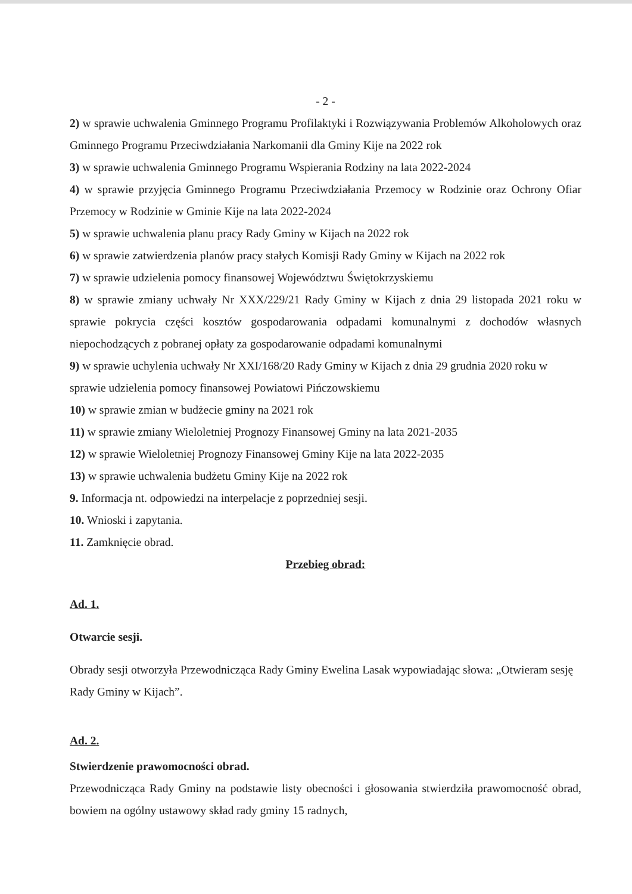- 2 -
2) w sprawie uchwalenia Gminnego Programu Profilaktyki i Rozwiązywania Problemów Alkoholowych oraz Gminnego Programu Przeciwdziałania Narkomanii dla Gminy Kije na 2022 rok
3) w sprawie uchwalenia Gminnego Programu Wspierania Rodziny na lata 2022-2024
4) w sprawie przyjęcia Gminnego Programu Przeciwdziałania Przemocy w Rodzinie oraz Ochrony Ofiar Przemocy w Rodzinie w Gminie Kije na lata 2022-2024
5) w sprawie uchwalenia planu pracy Rady Gminy w Kijach na 2022 rok
6) w sprawie zatwierdzenia planów pracy stałych Komisji Rady Gminy w Kijach na 2022 rok
7) w sprawie udzielenia pomocy finansowej Województwu Świętokrzyskiemu
8) w sprawie zmiany uchwały Nr XXX/229/21 Rady Gminy w Kijach z dnia 29 listopada 2021 roku w sprawie pokrycia części kosztów gospodarowania odpadami komunalnymi z dochodów własnych niepochodzących z pobranej opłaty za gospodarowanie odpadami komunalnymi
9) w sprawie uchylenia uchwały Nr XXI/168/20 Rady Gminy w Kijach z dnia 29 grudnia 2020 roku w sprawie udzielenia pomocy finansowej Powiatowi Pińczowskiemu
10) w sprawie zmian w budżecie gminy na 2021 rok
11) w sprawie zmiany Wieloletniej Prognozy Finansowej Gminy na lata 2021-2035
12) w sprawie Wieloletniej Prognozy Finansowej Gminy Kije na lata 2022-2035
13) w sprawie uchwalenia budżetu Gminy Kije na 2022 rok
9. Informacja nt. odpowiedzi na interpelacje z poprzedniej sesji.
10. Wnioski i zapytania.
11. Zamknięcie obrad.
Przebieg obrad:
Ad. 1.
Otwarcie sesji.
Obrady sesji otworzyła Przewodnicząca Rady Gminy Ewelina Lasak wypowiadając słowa: „Otwieram sesję Rady Gminy w Kijach”.
Ad. 2.
Stwierdzenie prawomocności obrad.
Przewodnicząca Rady Gminy na podstawie listy obecności i głosowania stwierdziła prawomocność obrad, bowiem na ogólny ustawowy skład rady gminy 15 radnych,